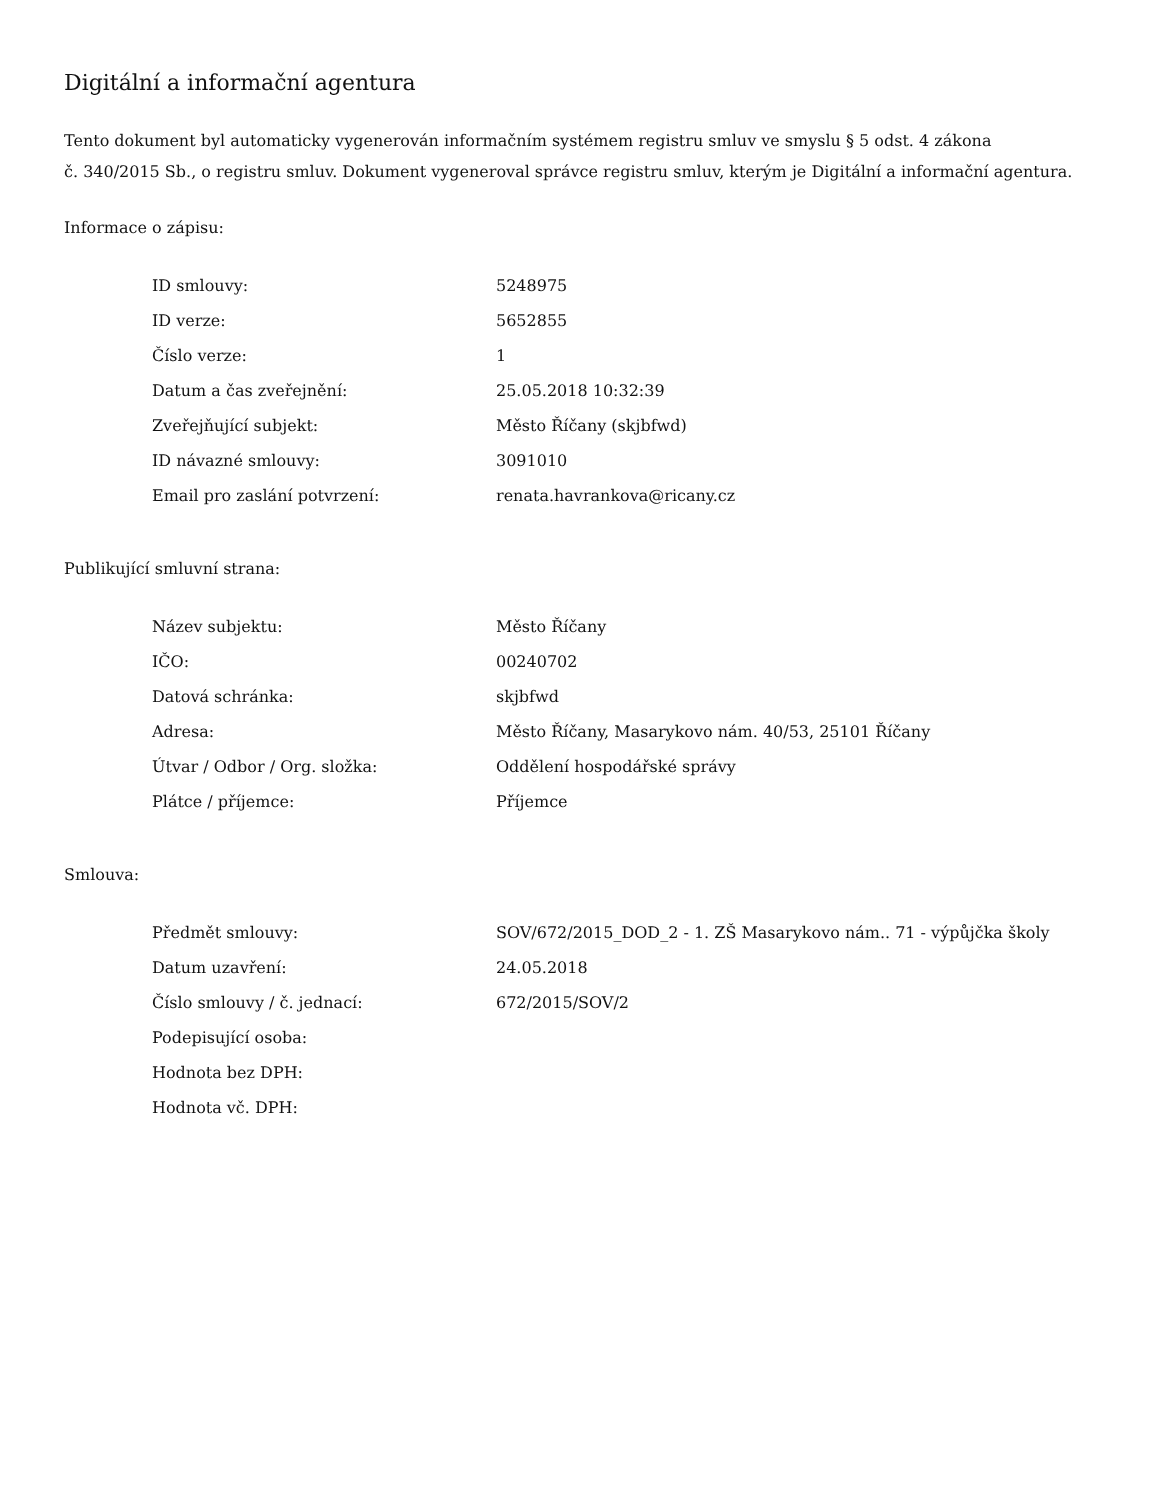Digitální a informační agentura
Tento dokument byl automaticky vygenerován informačním systémem registru smluv ve smyslu § 5 odst. 4 zákona
č. 340/2015 Sb., o registru smluv. Dokument vygeneroval správce registru smluv, kterým je Digitální a informační agentura.
Informace o zápisu:
| ID smlouvy: | 5248975 |
| ID verze: | 5652855 |
| Číslo verze: | 1 |
| Datum a čas zveřejnění: | 25.05.2018 10:32:39 |
| Zveřejňující subjekt: | Město Říčany (skjbfwd) |
| ID návazné smlouvy: | 3091010 |
| Email pro zaslání potvrzení: | renata.havrankova@ricany.cz |
Publikující smluvní strana:
| Název subjektu: | Město Říčany |
| IČO: | 00240702 |
| Datová schránka: | skjbfwd |
| Adresa: | Město Říčany, Masarykovo nám. 40/53, 25101 Říčany |
| Útvar / Odbor / Org. složka: | Oddělení hospodářské správy |
| Plátce / příjemce: | Příjemce |
Smlouva:
| Předmět smlouvy: | SOV/672/2015_DOD_2 - 1. ZŠ Masarykovo nám.. 71 - výpůjčka školy |
| Datum uzavření: | 24.05.2018 |
| Číslo smlouvy / č. jednací: | 672/2015/SOV/2 |
| Podepisující osoba: | |
| Hodnota bez DPH: | |
| Hodnota vč. DPH: | |